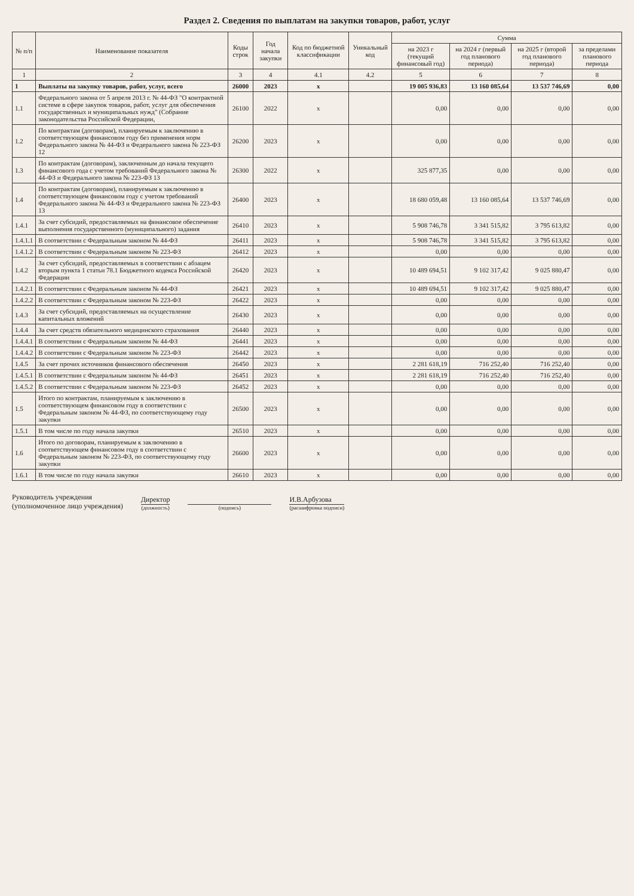Раздел 2. Сведения по выплатам на закупки товаров, работ, услуг
| № п/п | Наименование показателя | Коды строк | Год начала закупки | Код по бюджетной классификации | Уникальный код | Сумма | | | |
| --- | --- | --- | --- | --- | --- | --- | --- | --- | --- |
| | | | | | | на 2023 г (текущий финансовый год) | на 2024 г (первый год планового периода) | на 2025 г (второй год планового периода) | за пределами планового периода |
| 1 | 2 | 3 | 4 | 4.1 | 4.2 | 5 | 6 | 7 | 8 |
| 1 | Выплаты на закупку товаров, работ, услуг, всего | 26000 | 2023 | x | | 19 005 936,83 | 13 160 085,64 | 13 537 746,69 | 0,00 |
| 1.1 | Федерального закона от 5 апреля 2013 г. № 44-ФЗ "О контрактной системе в сфере закупок товаров, работ, услуг для обеспечения государственных и муниципальных нужд" (Собрание законодательства Российской Федерации, | 26100 | 2022 | x | | 0,00 | 0,00 | 0,00 | 0,00 |
| 1.2 | По контрактам (договорам), планируемым к заключению в соответствующем финансовом году без применения норм Федерального закона № 44-ФЗ и Федерального закона № 223-ФЗ 12 | 26200 | 2023 | x | | 0,00 | 0,00 | 0,00 | 0,00 |
| 1.3 | По контрактам (договорам), заключенным до начала текущего финансового года с учетом требований Федерального закона № 44-ФЗ и Федерального закона № 223-ФЗ 13 | 26300 | 2022 | x | | 325 877,35 | 0,00 | 0,00 | 0,00 |
| 1.4 | По контрактам (договорам), планируемым к заключению в соответствующем финансовом году с учетом требований Федерального закона № 44-ФЗ и Федерального закона № 223-ФЗ 13 | 26400 | 2023 | x | | 18 680 059,48 | 13 160 085,64 | 13 537 746,69 | 0,00 |
| 1.4.1 | За счет субсидий, предоставляемых на финансовое обеспечение выполнения государственного (муниципального) задания | 26410 | 2023 | x | | 5 908 746,78 | 3 341 515,82 | 3 795 613,82 | 0,00 |
| 1.4.1.1 | В соответствии с Федеральным законом № 44-ФЗ | 26411 | 2023 | x | | 5 908 746,78 | 3 341 515,82 | 3 795 613,82 | 0,00 |
| 1.4.1.2 | В соответствии с Федеральным законом № 223-ФЗ | 26412 | 2023 | x | | 0,00 | 0,00 | 0,00 | 0,00 |
| 1.4.2 | За счет субсидий, предоставляемых в соответствии с абзацем вторым пункта 1 статьи 78.1 Бюджетного кодекса Российской Федерации | 26420 | 2023 | x | | 10 489 694,51 | 9 102 317,42 | 9 025 880,47 | 0,00 |
| 1.4.2.1 | В соответствии с Федеральным законом № 44-ФЗ | 26421 | 2023 | x | | 10 489 694,51 | 9 102 317,42 | 9 025 880,47 | 0,00 |
| 1.4.2.2 | В соответствии с Федеральным законом № 223-ФЗ | 26422 | 2023 | x | | 0,00 | 0,00 | 0,00 | 0,00 |
| 1.4.3 | За счет субсидий, предоставляемых на осуществление капитальных вложений | 26430 | 2023 | x | | 0,00 | 0,00 | 0,00 | 0,00 |
| 1.4.4 | За счет средств обязательного медицинского страхования | 26440 | 2023 | x | | 0,00 | 0,00 | 0,00 | 0,00 |
| 1.4.4.1 | В соответствии с Федеральным законом № 44-ФЗ | 26441 | 2023 | x | | 0,00 | 0,00 | 0,00 | 0,00 |
| 1.4.4.2 | В соответствии с Федеральным законом № 223-ФЗ | 26442 | 2023 | x | | 0,00 | 0,00 | 0,00 | 0,00 |
| 1.4.5 | За счет прочих источников финансового обеспечения | 26450 | 2023 | x | | 2 281 618,19 | 716 252,40 | 716 252,40 | 0,00 |
| 1.4.5.1 | В соответствии с Федеральным законом № 44-ФЗ | 26451 | 2023 | x | | 2 281 618,19 | 716 252,40 | 716 252,40 | 0,00 |
| 1.4.5.2 | В соответствии с Федеральным законом № 223-ФЗ | 26452 | 2023 | x | | 0,00 | 0,00 | 0,00 | 0,00 |
| 1.5 | Итого по контрактам, планируемым к заключению в соответствующем финансовом году в соответствии с Федеральным законом № 44-ФЗ, по соответствующему году закупки | 26500 | 2023 | x | | 0,00 | 0,00 | 0,00 | 0,00 |
| 1.5.1 | В том числе по году начала закупки | 26510 | 2023 | x | | 0,00 | 0,00 | 0,00 | 0,00 |
| 1.6 | Итого по договорам, планируемым к заключению в соответствующем финансовом году в соответствии с Федеральным законом № 223-ФЗ, по соответствующему году закупки | 26600 | 2023 | x | | 0,00 | 0,00 | 0,00 | 0,00 |
| 1.6.1 | В том числе по году начала закупки | 26610 | 2023 | x | | 0,00 | 0,00 | 0,00 | 0,00 |
Руководитель учреждения
(уполномоченное лицо учреждения)
Директор
(должность)
(подпись)
И.В.Арбузова
(расшифровка подписи)